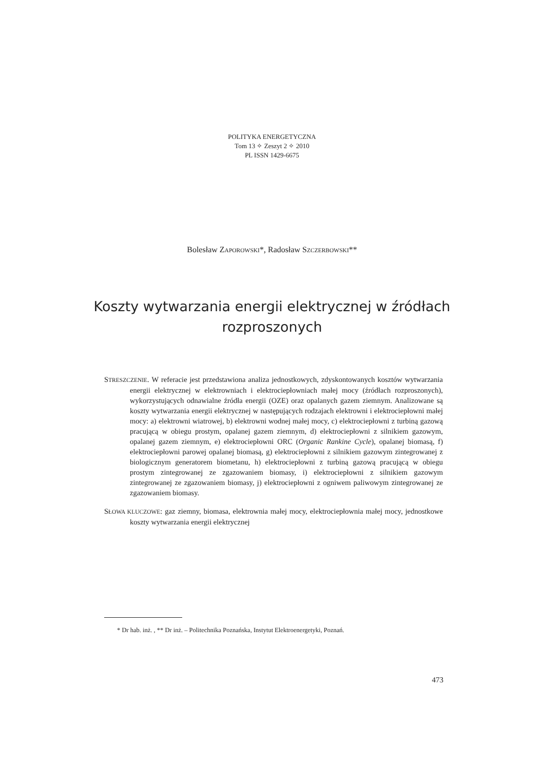POLITYKA ENERGETYCZNA
Tom 13 ✧ Zeszyt 2 ✧ 2010
PL ISSN 1429-6675
Bolesław ZAPOROWSKI*, Radosław SZCZERBOWSKI**
Koszty wytwarzania energii elektrycznej w źródłach rozproszonych
STRESZCZENIE. W referacie jest przedstawiona analiza jednostkowych, zdyskontowanych kosztów wytwarzania energii elektrycznej w elektrowniach i elektrociepłowniach małej mocy (źródłach rozproszonych), wykorzystujących odnawialne źródła energii (OZE) oraz opalanych gazem ziemnym. Analizowane są koszty wytwarzania energii elektrycznej w następujących rodzajach elektrowni i elektrociepłowni małej mocy: a) elektrowni wiatrowej, b) elektrowni wodnej małej mocy, c) elektrociepłowni z turbiną gazową pracującą w obiegu prostym, opalanej gazem ziemnym, d) elektrociepłowni z silnikiem gazowym, opalanej gazem ziemnym, e) elektrociepłowni ORC (Organic Rankine Cycle), opalanej biomasą, f) elektrociepłowni parowej opalanej biomasą, g) elektrociepłowni z silnikiem gazowym zintegrowanej z biologicznym generatorem biometanu, h) elektrociepłowni z turbiną gazową pracującą w obiegu prostym zintegrowanej ze zgazowaniem biomasy, i) elektrociepłowni z silnikiem gazowym zintegrowanej ze zgazowaniem biomasy, j) elektrociepłowni z ogniwem paliwowym zintegrowanej ze zgazowaniem biomasy.
SŁOWA KLUCZOWE: gaz ziemny, biomasa, elektrownia małej mocy, elektrociepłownia małej mocy, jednostkowe koszty wytwarzania energii elektrycznej
* Dr hab. inż. , ** Dr inż. – Politechnika Poznańska, Instytut Elektroenergetyki, Poznań.
473